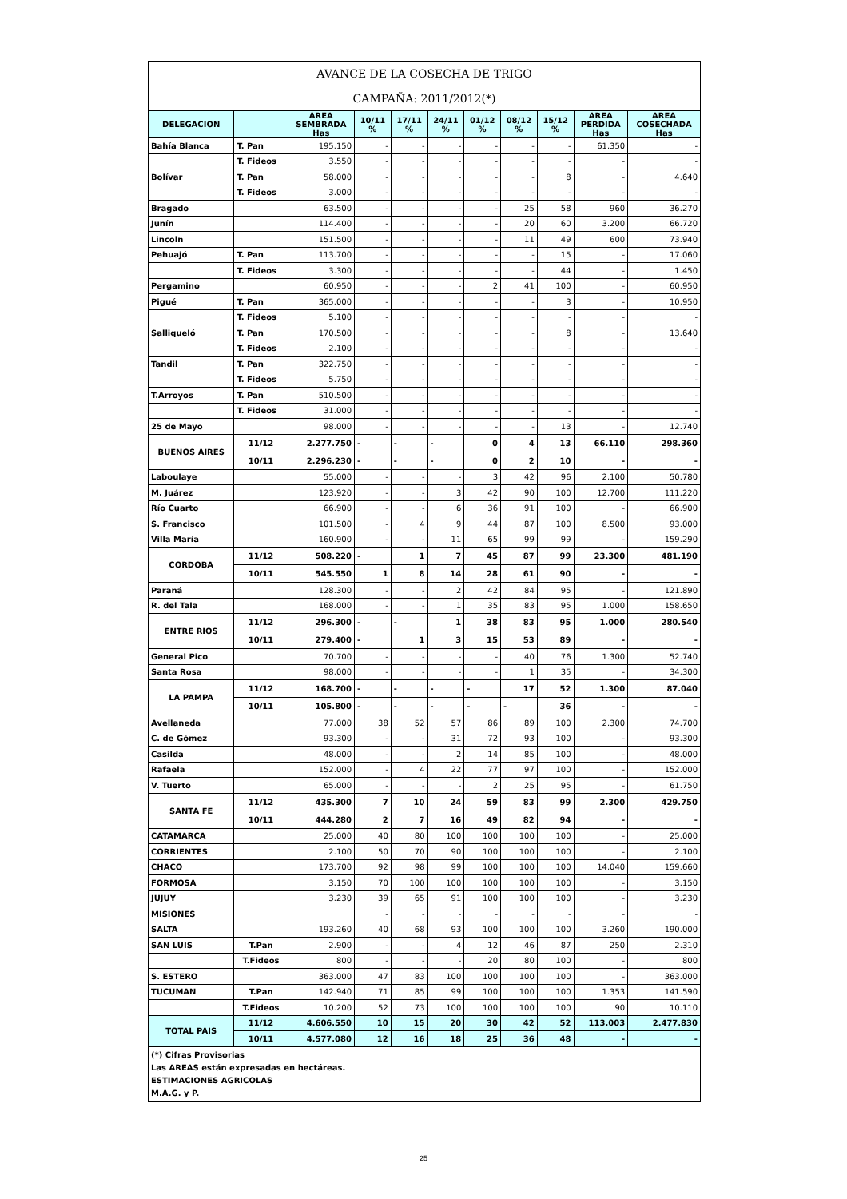| AVANCE DE LA COSECHA DE TRIGO | | | | | | | | | | |
| CAMPAÑA: 2011/2012(*) | | | | | | | | | | |
| DELEGACION | | AREA SEMBRADA Has | 10/11 % | 17/11 % | 24/11 % | 01/12 % | 08/12 % | 15/12 % | AREA PERDIDA Has | AREA COSECHADA Has |
| Bahía Blanca | T. Pan | 195.150 | - | - | - | - | - | - | 61.350 | - |
| | T. Fideos | 3.550 | - | - | - | - | - | - | - | - |
| Bolívar | T. Pan | 58.000 | - | - | - | - | - | 8 | - | 4.640 |
| | T. Fideos | 3.000 | - | - | - | - | - | - | - | - |
| Bragado | | 63.500 | - | - | - | - | 25 | 58 | 960 | 36.270 |
| Junín | | 114.400 | - | - | - | - | 20 | 60 | 3.200 | 66.720 |
| Lincoln | | 151.500 | - | - | - | - | 11 | 49 | 600 | 73.940 |
| Pehuajó | T. Pan | 113.700 | - | - | - | - | - | 15 | - | 17.060 |
| | T. Fideos | 3.300 | - | - | - | - | - | 44 | - | 1.450 |
| Pergamino | | 60.950 | - | - | - | 2 | 41 | 100 | - | 60.950 |
| Pigué | T. Pan | 365.000 | - | - | - | - | - | 3 | - | 10.950 |
| | T. Fideos | 5.100 | - | - | - | - | - | - | - | - |
| Salliqueló | T. Pan | 170.500 | - | - | - | - | - | 8 | - | 13.640 |
| | T. Fideos | 2.100 | - | - | - | - | - | - | - | - |
| Tandil | T. Pan | 322.750 | - | - | - | - | - | - | - | - |
| | T. Fideos | 5.750 | - | - | - | - | - | - | - | - |
| T.Arroyos | T. Pan | 510.500 | - | - | - | - | - | - | - | - |
| | T. Fideos | 31.000 | - | - | - | - | - | - | - | - |
| 25 de Mayo | | 98.000 | - | - | - | - | - | 13 | - | 12.740 |
| BUENOS AIRES | 11/12 | 2.277.750 | - | - | - | 0 | 4 | 13 | 66.110 | 298.360 |
| | 10/11 | 2.296.230 | - | - | - | 0 | 2 | 10 | - | - |
| Laboulaye | | 55.000 | - | - | - | 3 | 42 | 96 | 2.100 | 50.780 |
| M. Juárez | | 123.920 | - | - | 3 | 42 | 90 | 100 | 12.700 | 111.220 |
| Río Cuarto | | 66.900 | - | - | 6 | 36 | 91 | 100 | - | 66.900 |
| S. Francisco | | 101.500 | - | 4 | 9 | 44 | 87 | 100 | 8.500 | 93.000 |
| Villa María | | 160.900 | - | - | 11 | 65 | 99 | 99 | - | 159.290 |
| CORDOBA | 11/12 | 508.220 | - | 1 | 7 | 45 | 87 | 99 | 23.300 | 481.190 |
| | 10/11 | 545.550 | 1 | 8 | 14 | 28 | 61 | 90 | - | - |
| Paraná | | 128.300 | - | - | 2 | 42 | 84 | 95 | - | 121.890 |
| R. del Tala | | 168.000 | - | - | 1 | 35 | 83 | 95 | 1.000 | 158.650 |
| ENTRE RIOS | 11/12 | 296.300 | - | - | 1 | 38 | 83 | 95 | 1.000 | 280.540 |
| | 10/11 | 279.400 | - | 1 | 3 | 15 | 53 | 89 | - | - |
| General Pico | | 70.700 | - | - | - | - | 40 | 76 | 1.300 | 52.740 |
| Santa Rosa | | 98.000 | - | - | - | - | 1 | 35 | - | 34.300 |
| LA PAMPA | 11/12 | 168.700 | - | - | - | - | 17 | 52 | 1.300 | 87.040 |
| | 10/11 | 105.800 | - | - | - | - | - | 36 | - | - |
| Avellaneda | | 77.000 | 38 | 52 | 57 | 86 | 89 | 100 | 2.300 | 74.700 |
| C. de Gómez | | 93.300 | - | - | 31 | 72 | 93 | 100 | - | 93.300 |
| Casilda | | 48.000 | - | - | 2 | 14 | 85 | 100 | - | 48.000 |
| Rafaela | | 152.000 | - | 4 | 22 | 77 | 97 | 100 | - | 152.000 |
| V. Tuerto | | 65.000 | - | - | - | 2 | 25 | 95 | - | 61.750 |
| SANTA FE | 11/12 | 435.300 | 7 | 10 | 24 | 59 | 83 | 99 | 2.300 | 429.750 |
| | 10/11 | 444.280 | 2 | 7 | 16 | 49 | 82 | 94 | - | - |
| CATAMARCA | | 25.000 | 40 | 80 | 100 | 100 | 100 | 100 | - | 25.000 |
| CORRIENTES | | 2.100 | 50 | 70 | 90 | 100 | 100 | 100 | - | 2.100 |
| CHACO | | 173.700 | 92 | 98 | 99 | 100 | 100 | 100 | 14.040 | 159.660 |
| FORMOSA | | 3.150 | 70 | 100 | 100 | 100 | 100 | 100 | - | 3.150 |
| JUJUY | | 3.230 | 39 | 65 | 91 | 100 | 100 | 100 | - | 3.230 |
| MISIONES | | | - | - | - | - | - | - | - | - |
| SALTA | | 193.260 | 40 | 68 | 93 | 100 | 100 | 100 | 3.260 | 190.000 |
| SAN LUIS | T.Pan | 2.900 | - | - | 4 | 12 | 46 | 87 | 250 | 2.310 |
| | T.Fideos | 800 | - | - | - | 20 | 80 | 100 | - | 800 |
| S. ESTERO | | 363.000 | 47 | 83 | 100 | 100 | 100 | 100 | - | 363.000 |
| TUCUMAN | T.Pan | 142.940 | 71 | 85 | 99 | 100 | 100 | 100 | 1.353 | 141.590 |
| | T.Fideos | 10.200 | 52 | 73 | 100 | 100 | 100 | 100 | 90 | 10.110 |
| TOTAL PAIS | 11/12 | 4.606.550 | 10 | 15 | 20 | 30 | 42 | 52 | 113.003 | 2.477.830 |
| | 10/11 | 4.577.080 | 12 | 16 | 18 | 25 | 36 | 48 | - | - |
| (*) Cifras Provisorias Las AREAS están expresadas en hectáreas. ESTIMACIONES AGRICOLAS M.A.G. y P. | | | | | | | | | | |
25